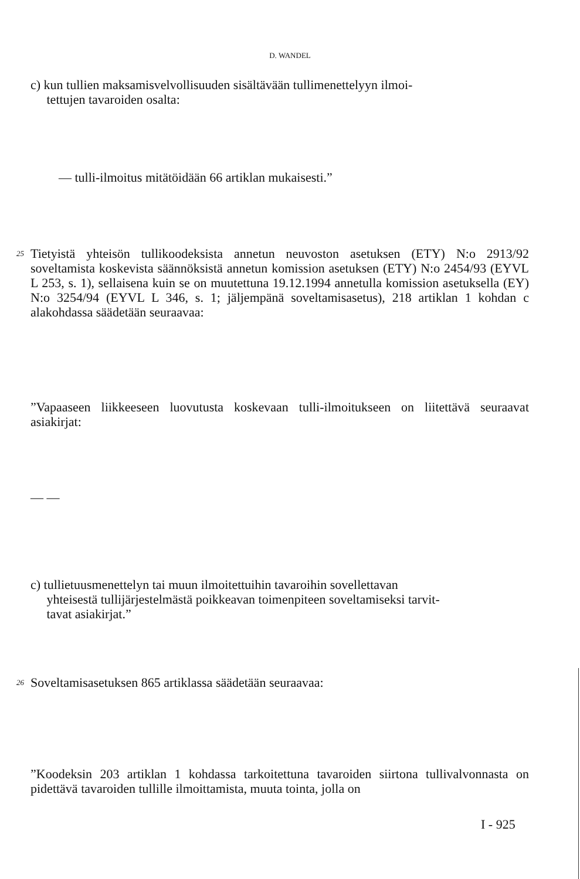D. WANDEL
c) kun tullien maksamisvelvollisuuden sisältävään tullimenettelyyn ilmoi-
tettujen tavaroiden osalta:
— tulli-ilmoitus mitätöidään 66 artiklan mukaisesti.”
25 Tietyistä yhteisön tullikoodeksista annetun neuvoston asetuksen (ETY) N:o 2913/92 soveltamista koskevista säännöksistä annetun komission asetuksen (ETY) N:o 2454/93 (EYVL L 253, s. 1), sellaisena kuin se on muutettuna 19.12.1994 annetulla komission asetuksella (EY) N:o 3254/94 (EYVL L 346, s. 1; jäljempänä soveltamisasetus), 218 artiklan 1 kohdan c alakohdassa säädetään seuraavaa:
”Vapaaseen liikkeeseen luovutusta koskevaan tulli-ilmoitukseen on liitettävä seuraavat asiakirjat:
— —
c) tullietuusmenettelyn tai muun ilmoitettuihin tavaroihin sovellettavan
yhteisestä tullijärjestelmästä poikkeavan toimenpiteen soveltamiseksi tarvit-
tavat asiakirjat.”
26 Soveltamisasetuksen 865 artiklassa säädetään seuraavaa:
”Koodeksin 203 artiklan 1 kohdassa tarkoitettuna tavaroiden siirtona tullivalvonnasta on pidettävä tavaroiden tullille ilmoittamista, muuta tointa, jolla on
I - 925